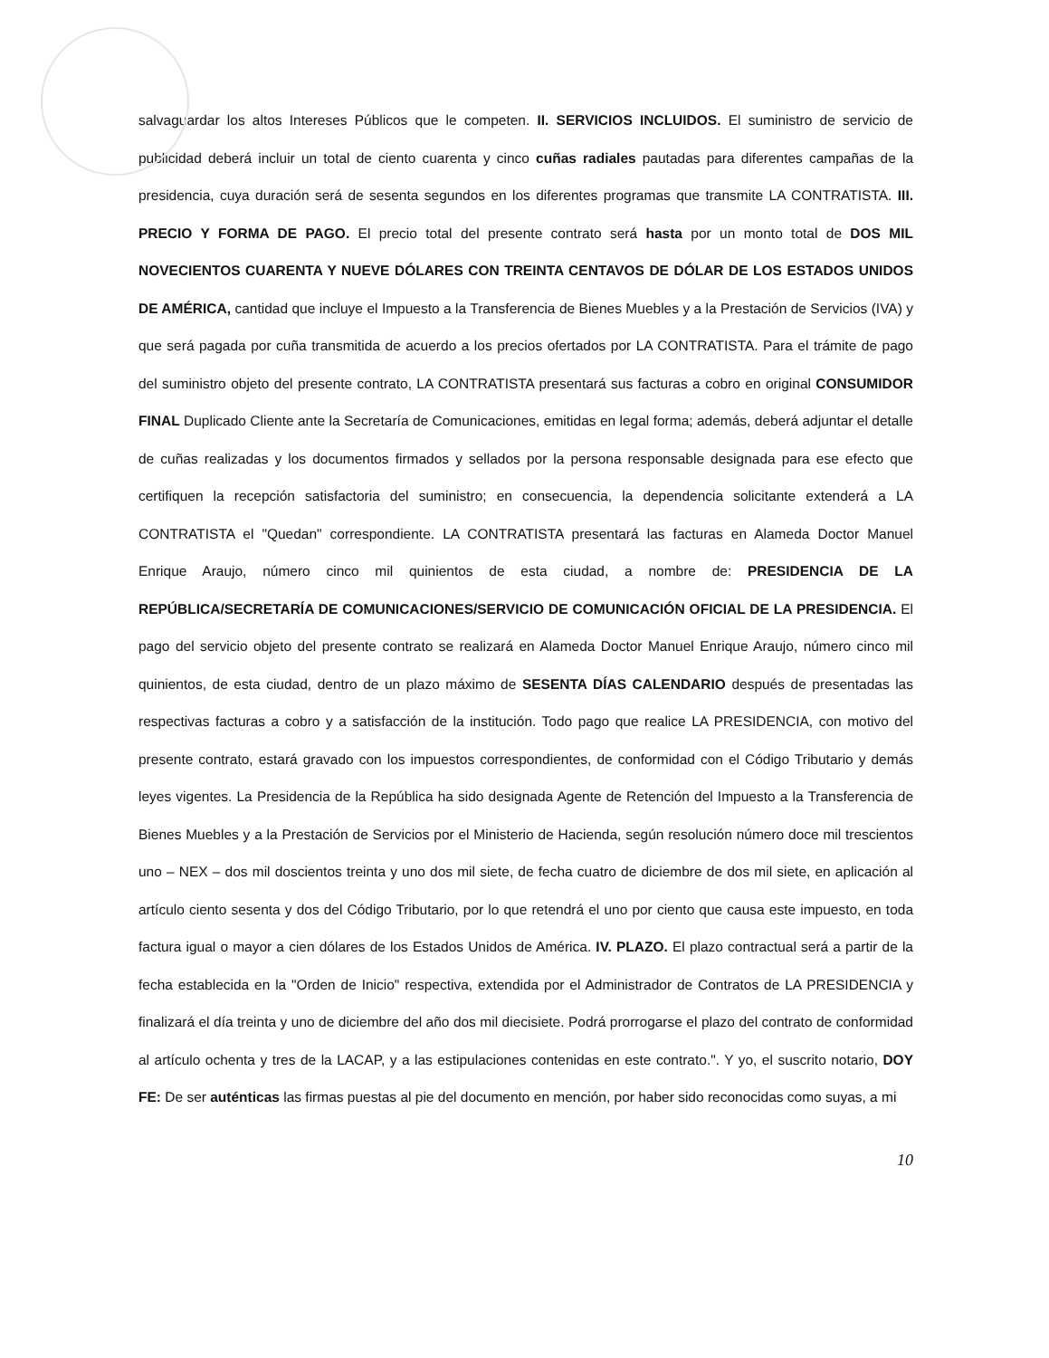salvaguardar los altos Intereses Públicos que le competen. II. SERVICIOS INCLUIDOS. El suministro de servicio de publicidad deberá incluir un total de ciento cuarenta y cinco cuñas radiales pautadas para diferentes campañas de la presidencia, cuya duración será de sesenta segundos en los diferentes programas que transmite LA CONTRATISTA. III. PRECIO Y FORMA DE PAGO. El precio total del presente contrato será hasta por un monto total de DOS MIL NOVECIENTOS CUARENTA Y NUEVE DÓLARES CON TREINTA CENTAVOS DE DÓLAR DE LOS ESTADOS UNIDOS DE AMÉRICA, cantidad que incluye el Impuesto a la Transferencia de Bienes Muebles y a la Prestación de Servicios (IVA) y que será pagada por cuña transmitida de acuerdo a los precios ofertados por LA CONTRATISTA. Para el trámite de pago del suministro objeto del presente contrato, LA CONTRATISTA presentará sus facturas a cobro en original CONSUMIDOR FINAL Duplicado Cliente ante la Secretaría de Comunicaciones, emitidas en legal forma; además, deberá adjuntar el detalle de cuñas realizadas y los documentos firmados y sellados por la persona responsable designada para ese efecto que certifiquen la recepción satisfactoria del suministro; en consecuencia, la dependencia solicitante extenderá a LA CONTRATISTA el "Quedan" correspondiente. LA CONTRATISTA presentará las facturas en Alameda Doctor Manuel Enrique Araujo, número cinco mil quinientos de esta ciudad, a nombre de: PRESIDENCIA DE LA REPÚBLICA/SECRETARÍA DE COMUNICACIONES/SERVICIO DE COMUNICACIÓN OFICIAL DE LA PRESIDENCIA. El pago del servicio objeto del presente contrato se realizará en Alameda Doctor Manuel Enrique Araujo, número cinco mil quinientos, de esta ciudad, dentro de un plazo máximo de SESENTA DÍAS CALENDARIO después de presentadas las respectivas facturas a cobro y a satisfacción de la institución. Todo pago que realice LA PRESIDENCIA, con motivo del presente contrato, estará gravado con los impuestos correspondientes, de conformidad con el Código Tributario y demás leyes vigentes. La Presidencia de la República ha sido designada Agente de Retención del Impuesto a la Transferencia de Bienes Muebles y a la Prestación de Servicios por el Ministerio de Hacienda, según resolución número doce mil trescientos uno – NEX – dos mil doscientos treinta y uno dos mil siete, de fecha cuatro de diciembre de dos mil siete, en aplicación al artículo ciento sesenta y dos del Código Tributario, por lo que retendrá el uno por ciento que causa este impuesto, en toda factura igual o mayor a cien dólares de los Estados Unidos de América. IV. PLAZO. El plazo contractual será a partir de la fecha establecida en la "Orden de Inicio" respectiva, extendida por el Administrador de Contratos de LA PRESIDENCIA y finalizará el día treinta y uno de diciembre del año dos mil diecisiete. Podrá prorrogarse el plazo del contrato de conformidad al artículo ochenta y tres de la LACAP, y a las estipulaciones contenidas en este contrato.". Y yo, el suscrito notario, DOY FE: De ser auténticas las firmas puestas al pie del documento en mención, por haber sido reconocidas como suyas, a mi
10